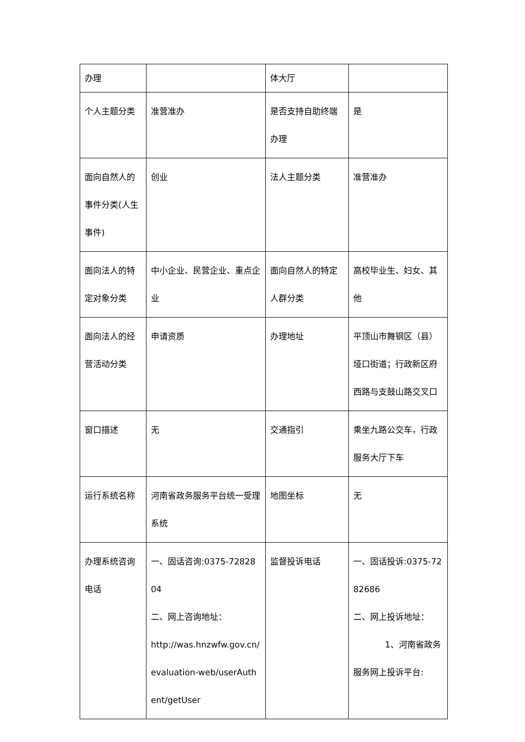| 办理 | | 体大厅 | |
| 个人主题分类 | 准营准办 | 是否支持自助终端办理 | 是 |
| 面向自然人的事件分类(人生事件) | 创业 | 法人主题分类 | 准营准办 |
| 面向法人的特定对象分类 | 中小企业、民营企业、重点企业 | 面向自然人的特定人群分类 | 高校毕业生、妇女、其他 |
| 面向法人的经营活动分类 | 申请资质 | 办理地址 | 平顶山市舞钢区（县）垭口街道；行政新区府西路与支鼓山路交叉口 |
| 窗口描述 | 无 | 交通指引 | 乘坐九路公交车，行政服务大厅下车 |
| 运行系统名称 | 河南省政务服务平台统一受理系统 | 地图坐标 | 无 |
| 办理系统咨询电话 | 一、固话咨询:0375-7282804 二、网上咨询地址： http://was.hnzwfw.gov.cn/evaluation-web/userAuthent/getUser | 监督投诉电话 | 一、固话投诉:0375-7282686 二、网上投诉地址： 1、河南省政务服务网上投诉平台: |